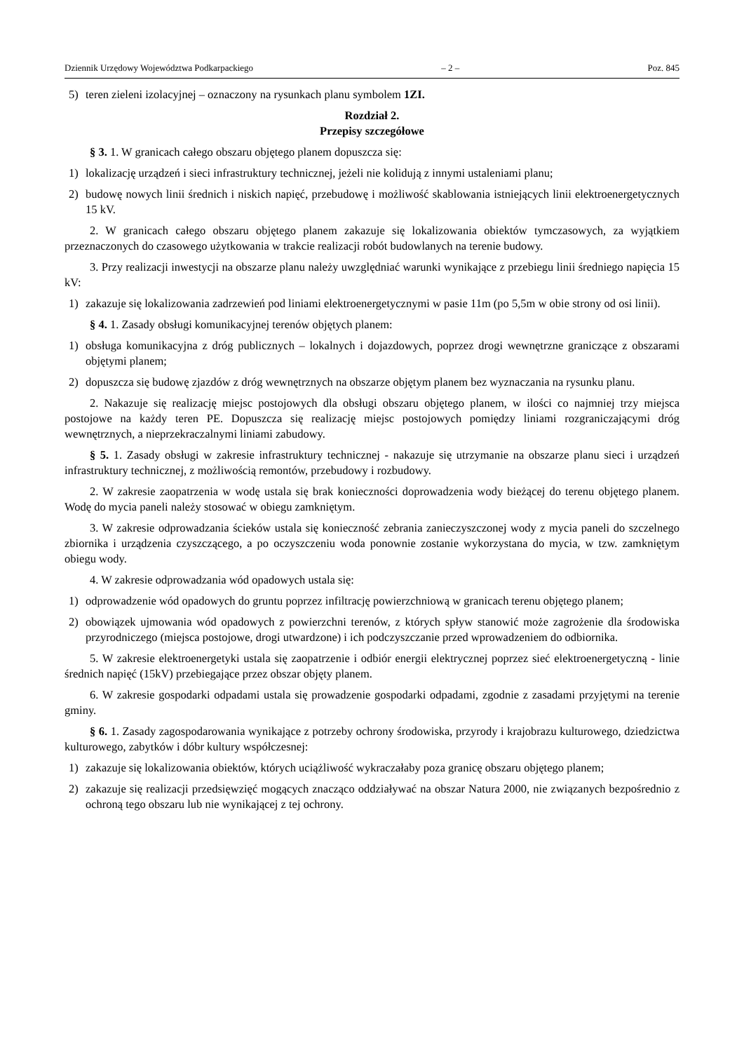Dziennik Urzędowy Województwa Podkarpackiego – 2 – Poz. 845
5) teren zieleni izolacyjnej – oznaczony na rysunkach planu symbolem 1ZI.
Rozdział 2.
Przepisy szczegółowe
§ 3. 1. W granicach całego obszaru objętego planem dopuszcza się:
1) lokalizację urządzeń i sieci infrastruktury technicznej, jeżeli nie kolidują z innymi ustaleniami planu;
2) budowę nowych linii średnich i niskich napięć, przebudowę i możliwość skablowania istniejących linii elektroenergetycznych 15 kV.
2. W granicach całego obszaru objętego planem zakazuje się lokalizowania obiektów tymczasowych, za wyjątkiem przeznaczonych do czasowego użytkowania w trakcie realizacji robót budowlanych na terenie budowy.
3. Przy realizacji inwestycji na obszarze planu należy uwzględniać warunki wynikające z przebiegu linii średniego napięcia 15 kV:
1) zakazuje się lokalizowania zadrzewień pod liniami elektroenergetycznymi w pasie 11m (po 5,5m w obie strony od osi linii).
§ 4. 1. Zasady obsługi komunikacyjnej terenów objętych planem:
1) obsługa komunikacyjna z dróg publicznych – lokalnych i dojazdowych, poprzez drogi wewnętrzne graniczące z obszarami objętymi planem;
2) dopuszcza się budowę zjazdów z dróg wewnętrznych na obszarze objętym planem bez wyznaczania na rysunku planu.
2. Nakazuje się realizację miejsc postojowych dla obsługi obszaru objętego planem, w ilości co najmniej trzy miejsca postojowe na każdy teren PE. Dopuszcza się realizację miejsc postojowych pomiędzy liniami rozgraniczającymi dróg wewnętrznych, a nieprzekraczalnymi liniami zabudowy.
§ 5. 1. Zasady obsługi w zakresie infrastruktury technicznej - nakazuje się utrzymanie na obszarze planu sieci i urządzeń infrastruktury technicznej, z możliwością remontów, przebudowy i rozbudowy.
2. W zakresie zaopatrzenia w wodę ustala się brak konieczności doprowadzenia wody bieżącej do terenu objętego planem. Wodę do mycia paneli należy stosować w obiegu zamkniętym.
3. W zakresie odprowadzania ścieków ustala się konieczność zebrania zanieczyszczonej wody z mycia paneli do szczelnego zbiornika i urządzenia czyszczącego, a po oczyszczeniu woda ponownie zostanie wykorzystana do mycia, w tzw. zamkniętym obiegu wody.
4. W zakresie odprowadzania wód opadowych ustala się:
1) odprowadzenie wód opadowych do gruntu poprzez infiltrację powierzchniową w granicach terenu objętego planem;
2) obowiązek ujmowania wód opadowych z powierzchni terenów, z których spływ stanowić może zagrożenie dla środowiska przyrodniczego (miejsca postojowe, drogi utwardzone) i ich podczyszczanie przed wprowadzeniem do odbiornika.
5. W zakresie elektroenergetyki ustala się zaopatrzenie i odbiór energii elektrycznej poprzez sieć elektroenergetyczną - linie średnich napięć (15kV) przebiegające przez obszar objęty planem.
6. W zakresie gospodarki odpadami ustala się prowadzenie gospodarki odpadami, zgodnie z zasadami przyjętymi na terenie gminy.
§ 6. 1. Zasady zagospodarowania wynikające z potrzeby ochrony środowiska, przyrody i krajobrazu kulturowego, dziedzictwa kulturowego, zabytków i dóbr kultury współczesnej:
1) zakazuje się lokalizowania obiektów, których uciążliwość wykraczałaby poza granicę obszaru objętego planem;
2) zakazuje się realizacji przedsięwzięć mogących znacząco oddziaływać na obszar Natura 2000, nie związanych bezpośrednio z ochroną tego obszaru lub nie wynikającej z tej ochrony.